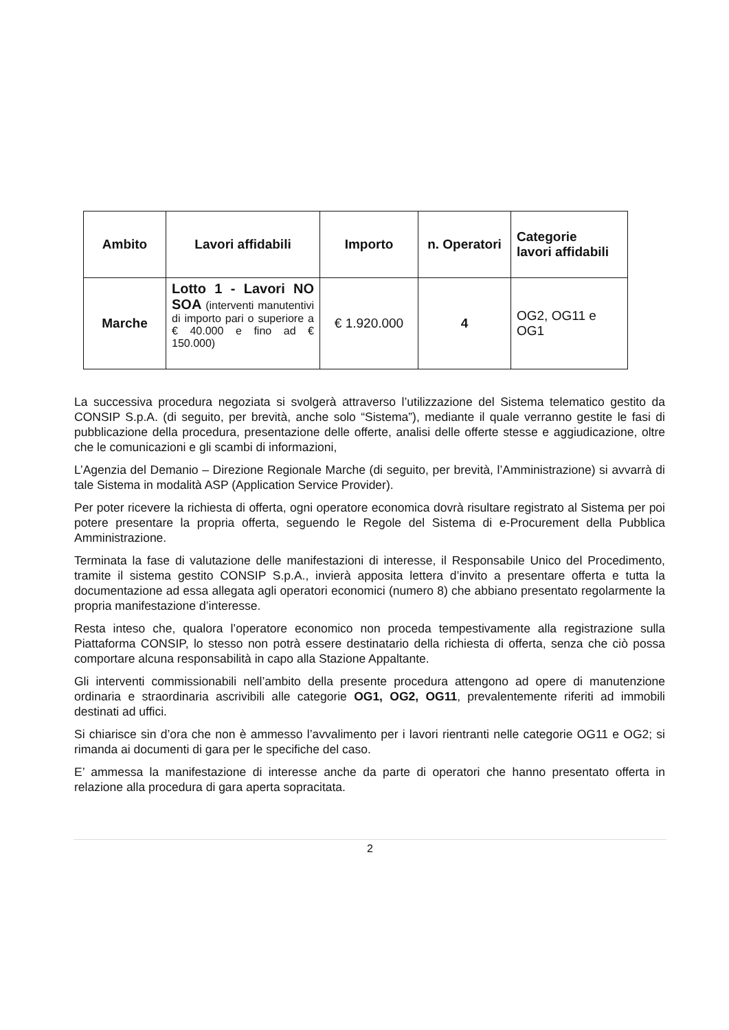| Ambito | Lavori affidabili | Importo | n. Operatori | Categorie lavori affidabili |
| --- | --- | --- | --- | --- |
| Marche | Lotto 1 - Lavori NO SOA (interventi manutentivi di importo pari o superiore a € 40.000 e fino ad € 150.000) | € 1.920.000 | 4 | OG2, OG11 e OG1 |
La successiva procedura negoziata si svolgerà attraverso l’utilizzazione del Sistema telematico gestito da CONSIP S.p.A. (di seguito, per brevità, anche solo “Sistema”), mediante il quale verranno gestite le fasi di pubblicazione della procedura, presentazione delle offerte, analisi delle offerte stesse e aggiudicazione, oltre che le comunicazioni e gli scambi di informazioni,
L’Agenzia del Demanio – Direzione Regionale Marche (di seguito, per brevità, l’Amministrazione) si avvarrà di tale Sistema in modalità ASP (Application Service Provider).
Per poter ricevere la richiesta di offerta, ogni operatore economica dovrà risultare registrato al Sistema per poi potere presentare la propria offerta, seguendo le Regole del Sistema di e-Procurement della Pubblica Amministrazione.
Terminata la fase di valutazione delle manifestazioni di interesse, il Responsabile Unico del Procedimento, tramite il sistema gestito CONSIP S.p.A., invierà apposita lettera d’invito a presentare offerta e tutta la documentazione ad essa allegata agli operatori economici (numero 8) che abbiano presentato regolarmente la propria manifestazione d’interesse.
Resta inteso che, qualora l’operatore economico non proceda tempestivamente alla registrazione sulla Piattaforma CONSIP, lo stesso non potrà essere destinatario della richiesta di offerta, senza che ciò possa comportare alcuna responsabilità in capo alla Stazione Appaltante.
Gli interventi commissionabili nell’ambito della presente procedura attengono ad opere di manutenzione ordinaria e straordinaria ascrivibili alle categorie OG1, OG2, OG11, prevalentemente riferiti ad immobili destinati ad uffici.
Si chiarisce sin d’ora che non è ammesso l’avvalimento per i lavori rientranti nelle categorie OG11 e OG2; si rimanda ai documenti di gara per le specifiche del caso.
E’ ammessa la manifestazione di interesse anche da parte di operatori che hanno presentato offerta in relazione alla procedura di gara aperta sopracitata.
2